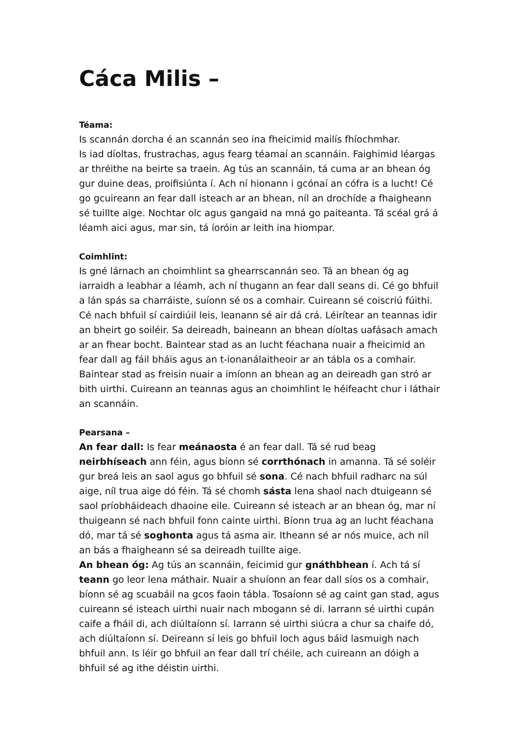Cáca Milis –
Téama:
Is scannán dorcha é an scannán seo ina fheicimid mailís fhíochmhar.
Is iad díoltas, frustrachas, agus fearg téamaí an scannáin. Faighimid léargas ar thréithe na beirte sa traein. Ag tús an scannáin, tá cuma ar an bhean óg gur duine deas, proifisiúnta í. Ach ní hionann i gcónaí an cófra is a lucht! Cé go gcuireann an fear dall isteach ar an bhean, níl an drochíde a fhaigheann sé tuillte aige. Nochtar olc agus gangaid na mná go paiteanta. Tá scéal grá á léamh aici agus, mar sin, tá íoróin ar leith ina hiompar.
Coimhlint:
Is gné lárnach an choimhlint sa ghearrscannán seo. Tá an bhean óg ag iarraidh a leabhar a léamh, ach ní thugann an fear dall seans di. Cé go bhfuil a lán spás sa charráiste, suíonn sé os a comhair. Cuireann sé coiscriú fúithi. Cé nach bhfuil sí cairdiúil leis, leanann sé air dá crá. Léirítear an teannas idir an bheirt go soiléir. Sa deireadh, baineann an bhean díoltas uafásach amach ar an fhear bocht. Baintear stad as an lucht féachana nuair a fheicimid an fear dall ag fáil bháis agus an t-ionanálaitheoir ar an tábla os a comhair. Baintear stad as freisin nuair a imíonn an bhean ag an deireadh gan stró ar bith uirthi. Cuireann an teannas agus an choimhlint le héifeacht chur i láthair an scannáin.
Pearsana –
An fear dall: Is fear meánaosta é an fear dall. Tá sé rud beag neirbhíseach ann féin, agus bíonn sé corrthónach in amanna. Tá sé soléir gur breá leis an saol agus go bhfuil sé sona. Cé nach bhfuil radharc na súl aige, níl trua aige dó féin. Tá sé chomh sásta lena shaol nach dtuigeann sé saol príobháideach dhaoine eile. Cuireann sé isteach ar an bhean óg, mar ní thuigeann sé nach bhfuil fonn cainte uirthi. Bíonn trua ag an lucht féachana dó, mar tá sé soghonta agus tá asma air. Itheann sé ar nós muice, ach níl an bás a fhaigheann sé sa deireadh tuillte aige.
An bhean óg: Ag tús an scannáin, feicimid gur gnáthbhean í. Ach tá sí teann go leor lena máthair. Nuair a shuíonn an fear dall síos os a comhair, bíonn sé ag scuabáil na gcos faoin tábla. Tosaíonn sé ag caint gan stad, agus cuireann sé isteach uirthi nuair nach mbogann sé di. Iarrann sé uirthi cupán caife a fháil di, ach diúltaíonn sí. Iarrann sé uirthi siúcra a chur sa chaife dó, ach diúltaíonn sí. Deireann sí leis go bhfuil loch agus báid lasmuigh nach bhfuil ann. Is léir go bhfuil an fear dall trí chéile, ach cuireann an dóigh a bhfuil sé ag ithe déistin uirthi.